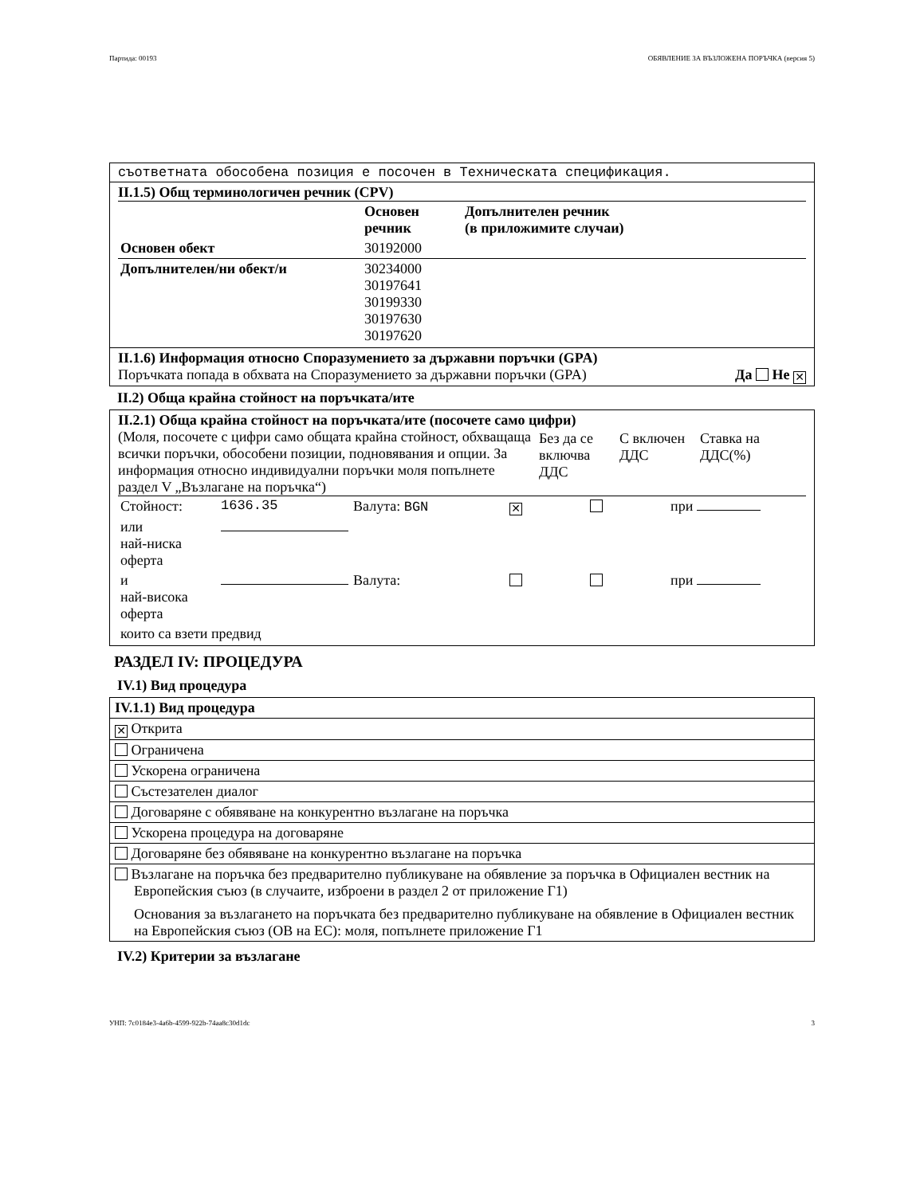Партида: 00193 ОБЯВЛЕНИЕ ЗА ВЪЗЛОЖЕНА ПОРЪЧКА (версия 5)
съответната обособена позиция е посочен в Техническата спецификация.
II.1.5) Общ терминологичен речник (CPV)
| | Основен речник | Допълнителен речник (в приложимите случаи) |
| Основен обект | 30192000 | |
| Допълнителен/ни обект/и | 30234000 30197641 30199330 30197630 30197620 | |
II.1.6) Информация относно Споразумението за държавни поръчки (GPA)
Поръчката попада в обхвата на Споразумението за държавни поръчки (GPA) Да Не ✕
II.2) Обща крайна стойност на поръчката/ите
II.2.1) Обща крайна стойност на поръчката/ите (посочете само цифри)
| (Моля, посочете с цифри само общата крайна стойност, обхващаща всички поръчки, обособени позиции, подновявания и опции. За информация относно индивидуални поръчки моля попълнете раздел V „Възлагане на поръчка“) | Без да се включва ДДС | С включен ДДС | Ставка на ДДС(%) |
| Стойност: | 1636.35 | Валута: BGN | ✕ | | при |
| или най-ниска оферта | | | | | |
| и най-висока оферта | | Валута: | | | при |
| които са взети предвид | | | | | |
РАЗДЕЛ IV: ПРОЦЕДУРА
IV.1) Вид процедура
IV.1.1) Вид процедура
✕ Открита
Ограничена
Ускорена ограничена
Състезателен диалог
Договаряне с обявяване на конкурентно възлагане на поръчка
Ускорена процедура на договаряне
Договаряне без обявяване на конкурентно възлагане на поръчка
Възлагане на поръчка без предварително публикуване на обявление за поръчка в Официален вестник на Европейския съюз (в случаите, изброени в раздел 2 от приложение Г1)
Основания за възлагането на поръчката без предварително публикуване на обявление в Официален вестник на Европейския съюз (ОВ на ЕС): моля, попълнете приложение Г1
IV.2) Критерии за възлагане
УНП: 7c0184e3-4a6b-4599-922b-74aa8c30d1dc 3